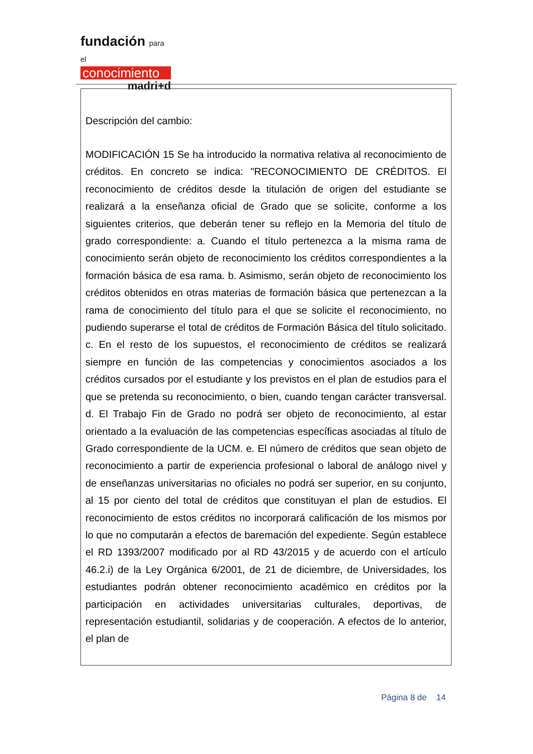fundación para el
conocimiento
madri+d
Descripción del cambio:
MODIFICACIÓN 15 Se ha introducido la normativa relativa al reconocimiento de créditos. En concreto se indica: "RECONOCIMIENTO DE CRÉDITOS. El reconocimiento de créditos desde la titulación de origen del estudiante se realizará a la enseñanza oficial de Grado que se solicite, conforme a los siguientes criterios, que deberán tener su reflejo en la Memoria del título de grado correspondiente: a. Cuando el título pertenezca a la misma rama de conocimiento serán objeto de reconocimiento los créditos correspondientes a la formación básica de esa rama. b. Asimismo, serán objeto de reconocimiento los créditos obtenidos en otras materias de formación básica que pertenezcan a la rama de conocimiento del título para el que se solicite el reconocimiento, no pudiendo superarse el total de créditos de Formación Básica del título solicitado. c. En el resto de los supuestos, el reconocimiento de créditos se realizará siempre en función de las competencias y conocimientos asociados a los créditos cursados por el estudiante y los previstos en el plan de estudios para el que se pretenda su reconocimiento, o bien, cuando tengan carácter transversal. d. El Trabajo Fin de Grado no podrá ser objeto de reconocimiento, al estar orientado a la evaluación de las competencias específicas asociadas al título de Grado correspondiente de la UCM. e. El número de créditos que sean objeto de reconocimiento a partir de experiencia profesional o laboral de análogo nivel y de enseñanzas universitarias no oficiales no podrá ser superior, en su conjunto, al 15 por ciento del total de créditos que constituyan el plan de estudios. El reconocimiento de estos créditos no incorporará calificación de los mismos por lo que no computarán a efectos de baremación del expediente. Según establece el RD 1393/2007 modificado por al RD 43/2015 y de acuerdo con el artículo 46.2.i) de la Ley Orgánica 6/2001, de 21 de diciembre, de Universidades, los estudiantes podrán obtener reconocimiento académico en créditos por la participación en actividades universitarias culturales, deportivas, de representación estudiantil, solidarias y de cooperación. A efectos de lo anterior, el plan de
Página 8 de 14